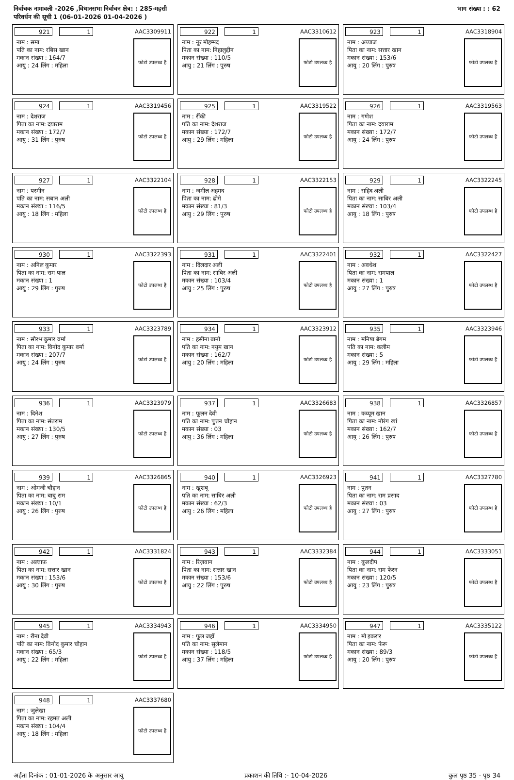निर्वाचक नामावली -2026 ,विधानसभा निर्वाचन क्षेत्र: : 285-महसी
परिवर्धन की सूची 1 (06-01-2026 01-04-2026 )
भाग संख्या : : 62
921 1
AAC3309911
नाम : समा
पति का नाम: रबिस खान
मकान संख्या : 164/7
आयु : 24 लिंग : महिला
फोटो उपलब्ध है
922 1
AAC3310612
नाम : नूर मोहम्मद
पिता का नाम: निहालुद्दीन
मकान संख्या : 110/5
आयु : 21 लिंग : पुरुष
फोटो उपलब्ध है
923 1
AAC3318904
नाम : अय्याज
पिता का नाम: सत्तार खान
मकान संख्या : 153/6
आयु : 20 लिंग : पुरुष
फोटो उपलब्ध है
924 1
AAC3319456
नाम : देशराज
पिता का नाम: दयाराम
मकान संख्या : 172/7
आयु : 31 लिंग : पुरुष
फोटो उपलब्ध है
925 1
AAC3319522
नाम : रींकी
पति का नाम: देशराज
मकान संख्या : 172/7
आयु : 29 लिंग : महिला
फोटो उपलब्ध है
926 1
AAC3319563
नाम : गणेश
पिता का नाम: दयाराम
मकान संख्या : 172/7
आयु : 24 लिंग : पुरुष
फोटो उपलब्ध है
927 1
AAC3322104
नाम : परमीन
पति का नाम: सबान अली
मकान संख्या : 116/5
आयु : 18 लिंग : महिला
फोटो उपलब्ध है
928 1
AAC3322153
नाम : जमील अहमद
पिता का नाम: ढोगे
मकान संख्या : 81/3
आयु : 29 लिंग : पुरुष
फोटो उपलब्ध है
929 1
AAC3322245
नाम : सहिद अली
पिता का नाम: साबिर अली
मकान संख्या : 103/4
आयु : 18 लिंग : पुरुष
फोटो उपलब्ध है
930 1
AAC3322393
नाम : अनिल कुमार
पिता का नाम: राम पाल
मकान संख्या : 1
आयु : 29 लिंग : पुरुष
फोटो उपलब्ध है
931 1
AAC3322401
नाम : दिलदार अली
पिता का नाम: साबिर अली
मकान संख्या : 103/4
आयु : 25 लिंग : पुरुष
फोटो उपलब्ध है
932 1
AAC3322427
नाम : अवधेश
पिता का नाम: रामपाल
मकान संख्या : 1
आयु : 27 लिंग : पुरुष
फोटो उपलब्ध है
933 1
AAC3323789
नाम : सौरभ कुमार वर्मा
पिता का नाम: विनोद कुमार वर्मा
मकान संख्या : 207/7
आयु : 24 लिंग : पुरुष
फोटो उपलब्ध है
934 1
AAC3323912
नाम : हसीना बानो
पति का नाम: नयुम खान
मकान संख्या : 162/7
आयु : 20 लिंग : महिला
फोटो उपलब्ध है
935 1
AAC3323946
नाम : मनिषा बेगम
पति का नाम: कलीम
मकान संख्या : 5
आयु : 29 लिंग : महिला
फोटो उपलब्ध है
936 1
AAC3323979
नाम : दिनेश
पिता का नाम: संतराम
मकान संख्या : 130/5
आयु : 27 लिंग : पुरुष
फोटो उपलब्ध है
937 1
AAC3326683
नाम : फूलन देवी
पति का नाम: पुत्तन चौहान
मकान संख्या : 03
आयु : 36 लिंग : महिला
फोटो उपलब्ध है
938 1
AAC3326857
नाम : कय्यूम खान
पिता का नाम: नौरंग खां
मकान संख्या : 162/7
आयु : 26 लिंग : पुरुष
फोटो उपलब्ध है
939 1
AAC3326865
नाम : ओमजी चौहान
पिता का नाम: बाबु राम
मकान संख्या : 10/1
आयु : 26 लिंग : पुरुष
फोटो उपलब्ध है
940 1
AAC3326923
नाम : खुशबू
पति का नाम: साबिर अली
मकान संख्या : 62/3
आयु : 26 लिंग : महिला
फोटो उपलब्ध है
941 1
AAC3327780
नाम : पुतन
पिता का नाम: राम प्रसाद
मकान संख्या : 03
आयु : 27 लिंग : पुरुष
फोटो उपलब्ध है
942 1
AAC3331824
नाम : अल्ताफ़
पिता का नाम: सत्तार खान
मकान संख्या : 153/6
आयु : 30 लिंग : पुरुष
फोटो उपलब्ध है
943 1
AAC3332384
नाम : रिज़वान
पिता का नाम: सत्तार खान
मकान संख्या : 153/6
आयु : 22 लिंग : पुरुष
फोटो उपलब्ध है
944 1
AAC3333051
नाम : कुलदीप
पिता का नाम: राम फेरन
मकान संख्या : 120/5
आयु : 23 लिंग : पुरुष
फोटो उपलब्ध है
945 1
AAC3334943
नाम : रीना देवी
पति का नाम: विनोद कुमार चौहान
मकान संख्या : 65/3
आयु : 22 लिंग : महिला
फोटो उपलब्ध है
946 1
AAC3334950
नाम : फूल जहाँ
पति का नाम: सुलेमान
मकान संख्या : 118/5
आयु : 37 लिंग : महिला
फोटो उपलब्ध है
947 1
AAC3335122
नाम : मो इकरार
पिता का नाम: फेरू
मकान संख्या : 89/3
आयु : 20 लिंग : पुरुष
फोटो उपलब्ध है
948 1
AAC3337680
नाम : जुलेखा
पिता का नाम: रहमत अली
मकान संख्या : 104/4
आयु : 18 लिंग : महिला
फोटो उपलब्ध है
अर्हता दिनांक : 01-01-2026 के अनुसार आयु
प्रकाशन की तिथि :- 10-04-2026 कुल पृष्ठ 35 - पृष्ठ 34